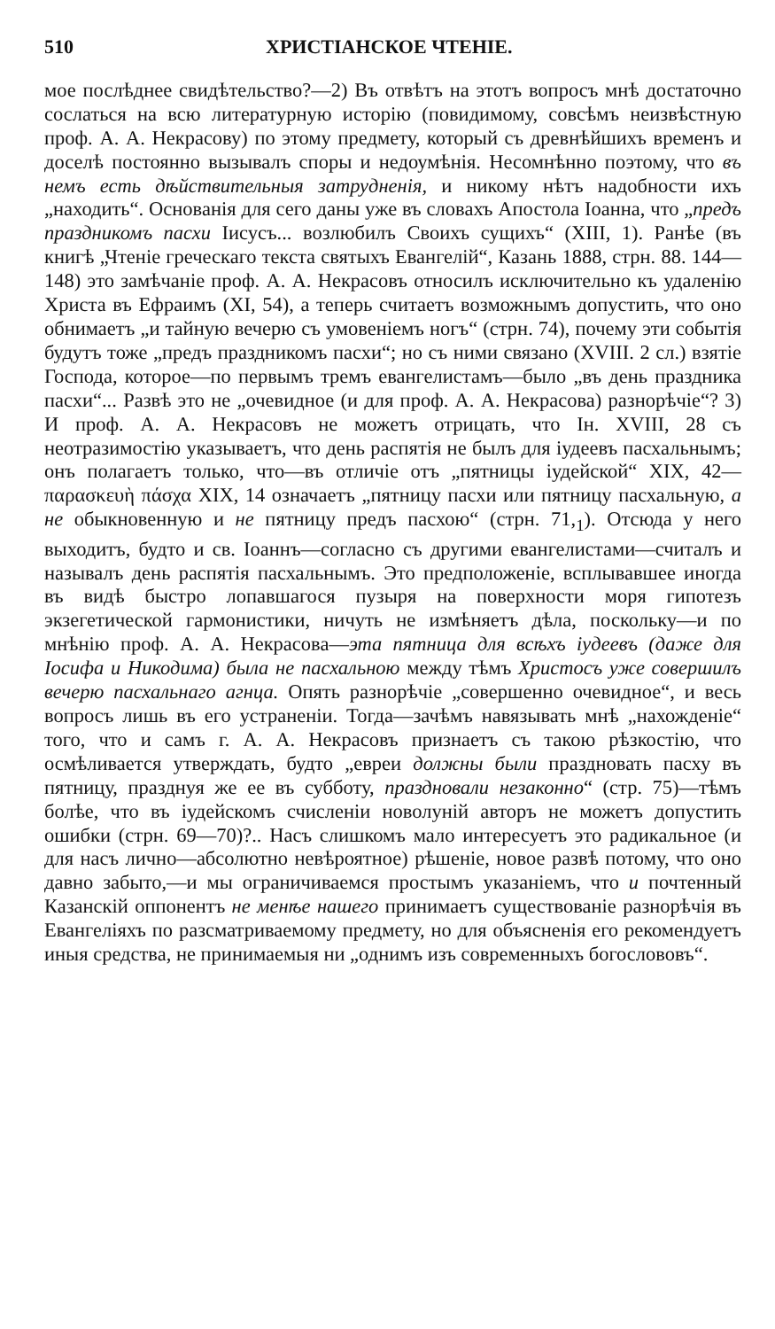510 ХРИСТІАНСКОЕ ЧТЕНІЕ.
мое послѣднее свидѣтельство?—2) Въ отвѣтъ на этотъ вопросъ мнѣ достаточно сослаться на всю литературную исторію (повидимому, совсѣмъ неизвѣстную проф. А. А. Некрасову) по этому предмету, который съ древнѣйшихъ временъ и доселѣ постоянно вызывалъ споры и недоумѣнія. Несомнѣнно поэтому, что въ немъ есть дѣйствительныя затрудненія, и никому нѣтъ надобности ихъ „находить“. Основанія для сего даны уже въ словахъ Апостола Іоанна, что „предъ праздникомъ пасхи Іисусъ... возлюбилъ Своихъ сущихъ“ (XIII, 1). Ранѣе (въ книгѣ „Чтеніе греческаго текста святыхъ Евангелій“, Казань 1888, стрн. 88. 144—148) это замѣчаніе проф. А. А. Некрасовъ относилъ исключительно къ удаленію Христа въ Ефраимъ (XI, 54), а теперь считаетъ возможнымъ допустить, что оно обнимаетъ „и тайную вечерю съ умовеніемъ ногъ“ (стрн. 74), почему эти событія будутъ тоже „предъ праздникомъ пасхи“; но съ ними связано (XVIII. 2 сл.) взятіе Господа, которое—по первымъ тремъ евангелистамъ—было „въ день праздника пасхи“... Развѣ это не „очевидное (и для проф. А. А. Некрасова) разнорѣчіе“? 3) И проф. А. А. Некрасовъ не можетъ отрицать, что Ін. XVIII, 28 съ неотразимостію указываетъ, что день распятія не былъ для іудеевъ пасхальнымъ; онъ полагаетъ только, что—въ отличіе отъ „пятницы іудейской“ XIX, 42—παρασκευὴ πάσχα XIX, 14 означаетъ „пятницу пасхи или пятницу пасхальную, а не обыкновенную и не пятницу предъ пасхою“ (стрн. 71,<sub>1</sub>). Отсюда у него выходитъ, будто и св. Іоаннъ—согласно съ другими евангелистами—считалъ и называлъ день распятія пасхальнымъ. Это предположеніе, всплывавшее иногда въ видѣ быстро лопавшагося пузыря на поверхности моря гипотезъ экзегетической гармонистики, ничуть не измѣняетъ дѣла, поскольку—и по мнѣнію проф. А. А. Некрасова—эта пятница для всѣхъ іудеевъ (даже для Іосифа и Никодима) была не пасхальною между тѣмъ Христосъ уже совершилъ вечерю пасхальнаго агнца. Опять разнорѣчіе „совершенно очевидное“, и весь вопросъ лишь въ его устраненіи. Тогда—зачѣмъ навязывать мнѣ „нахожденіе“ того, что и самъ г. А. А. Некрасовъ признаетъ съ такою рѣзкостію, что осмѣливается утверждать, будто „евреи должны были праздновать пасху въ пятницу, празднуя же ее въ субботу, праздновали незаконно“ (стр. 75)—тѣмъ болѣе, что въ іудейскомъ счисленіи новолуній авторъ не можетъ допустить ошибки (стрн. 69—70)?.. Насъ слишкомъ мало интересуетъ это радикальное (и для насъ лично—абсолютно невѣроятное) рѣшеніе, новое развѣ потому, что оно давно забыто,—и мы ограничиваемся простымъ указаніемъ, что и почтенный Казанскій оппонентъ не менѣе нашего принимаетъ существованіе разнорѣчія въ Евангеліяхъ по разсматриваемому предмету, но для объясненія его рекомендуетъ иныя средства, не принимаемыя ни „однимъ изъ современныхъ богослововъ“.